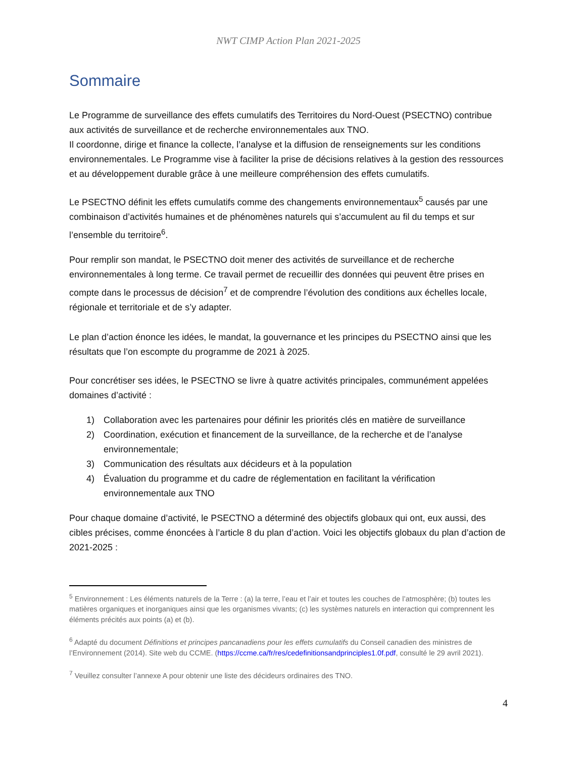NWT CIMP Action Plan 2021-2025
Sommaire
Le Programme de surveillance des effets cumulatifs des Territoires du Nord-Ouest (PSECTNO) contribue aux activités de surveillance et de recherche environnementales aux TNO.
Il coordonne, dirige et finance la collecte, l’analyse et la diffusion de renseignements sur les conditions environnementales. Le Programme vise à faciliter la prise de décisions relatives à la gestion des ressources et au développement durable grâce à une meilleure compréhension des effets cumulatifs.
Le PSECTNO définit les effets cumulatifs comme des changements environnementaux<sup>5</sup> causés par une combinaison d’activités humaines et de phénomènes naturels qui s’accumulent au fil du temps et sur l’ensemble du territoire<sup>6</sup>.
Pour remplir son mandat, le PSECTNO doit mener des activités de surveillance et de recherche environnementales à long terme. Ce travail permet de recueillir des données qui peuvent être prises en compte dans le processus de décision<sup>7</sup> et de comprendre l’évolution des conditions aux échelles locale, régionale et territoriale et de s’y adapter.
Le plan d’action énonce les idées, le mandat, la gouvernance et les principes du PSECTNO ainsi que les résultats que l’on escompte du programme de 2021 à 2025.
Pour concrétiser ses idées, le PSECTNO se livre à quatre activités principales, communément appelées domaines d’activité :
1) Collaboration avec les partenaires pour définir les priorités clés en matière de surveillance
2) Coordination, exécution et financement de la surveillance, de la recherche et de l’analyse environnementale;
3) Communication des résultats aux décideurs et à la population
4) Évaluation du programme et du cadre de réglementation en facilitant la vérification environnementale aux TNO
Pour chaque domaine d’activité, le PSECTNO a déterminé des objectifs globaux qui ont, eux aussi, des cibles précises, comme énoncées à l’article 8 du plan d’action. Voici les objectifs globaux du plan d’action de 2021-2025 :
<sup>5</sup> Environnement : Les éléments naturels de la Terre : (a) la terre, l’eau et l’air et toutes les couches de l’atmosphère; (b) toutes les matières organiques et inorganiques ainsi que les organismes vivants; (c) les systèmes naturels en interaction qui comprennent les éléments précités aux points (a) et (b).
<sup>6</sup> Adapté du document Définitions et principes pancanadiens pour les effets cumulatifs du Conseil canadien des ministres de l’Environnement (2014). Site web du CCME. (https://ccme.ca/fr/res/cedefinitionsandprinciples1.0f.pdf, consulté le 29 avril 2021).
<sup>7</sup> Veuillez consulter l’annexe A pour obtenir une liste des décideurs ordinaires des TNO.
4